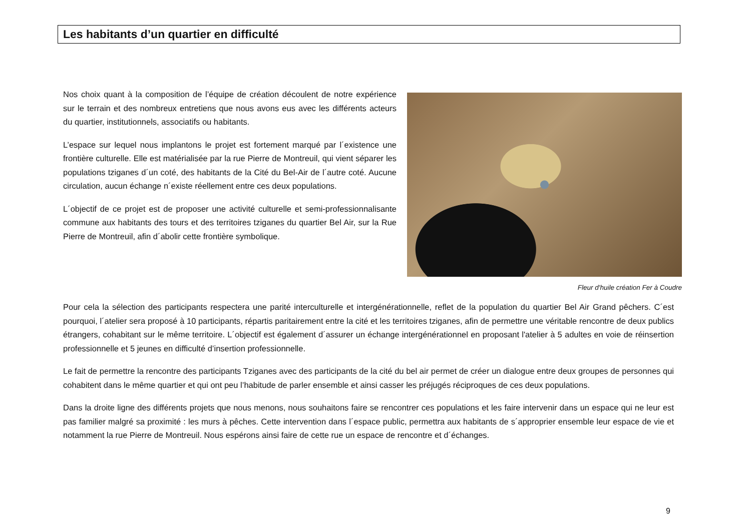Les habitants d’un quartier en difficulté
Nos choix quant à la composition de l’équipe de création découlent de notre expérience sur le terrain et des nombreux entretiens que nous avons eus avec les différents acteurs du quartier, institutionnels, associatifs ou habitants.
L’espace sur lequel nous implantons le projet est fortement marqué par l´existence une frontière culturelle. Elle est matérialisée par la rue Pierre de Montreuil, qui vient séparer les populations tziganes d´un coté, des habitants de la Cité du Bel-Air de l´autre coté. Aucune circulation, aucun échange n´existe réellement entre ces deux populations.
L´objectif de ce projet est de proposer une activité culturelle et semi-professionnalisante commune aux habitants des tours et des territoires tziganes du quartier Bel Air, sur la Rue Pierre de Montreuil, afin d´abolir cette frontière symbolique.
Fleur d'huile création Fer à Coudre
Pour cela la sélection des participants respectera une parité interculturelle et intergénérationnelle, reflet de la population du quartier Bel Air Grand pêchers. C´est pourquoi, l´atelier sera proposé à 10 participants, répartis paritairement entre la cité et les territoires tziganes, afin de permettre une véritable rencontre de deux publics étrangers, cohabitant sur le même territoire. L´objectif est également d´assurer un échange intergénérationnel en proposant l'atelier à 5 adultes en voie de réinsertion professionnelle et 5 jeunes en difficulté d’insertion professionnelle.
Le fait de permettre la rencontre des participants Tziganes avec des participants de la cité du bel air permet de créer un dialogue entre deux groupes de personnes qui cohabitent dans le même quartier et qui ont peu l’habitude de parler ensemble et ainsi casser les préjugés réciproques de ces deux populations.
Dans la droite ligne des différents projets que nous menons, nous souhaitons faire se rencontrer ces populations et les faire intervenir dans un espace qui ne leur est pas familier malgré sa proximité : les murs à pêches. Cette intervention dans l´espace public, permettra aux habitants de s´approprier ensemble leur espace de vie et notamment la rue Pierre de Montreuil. Nous espérons ainsi faire de cette rue un espace de rencontre et d´échanges.
9